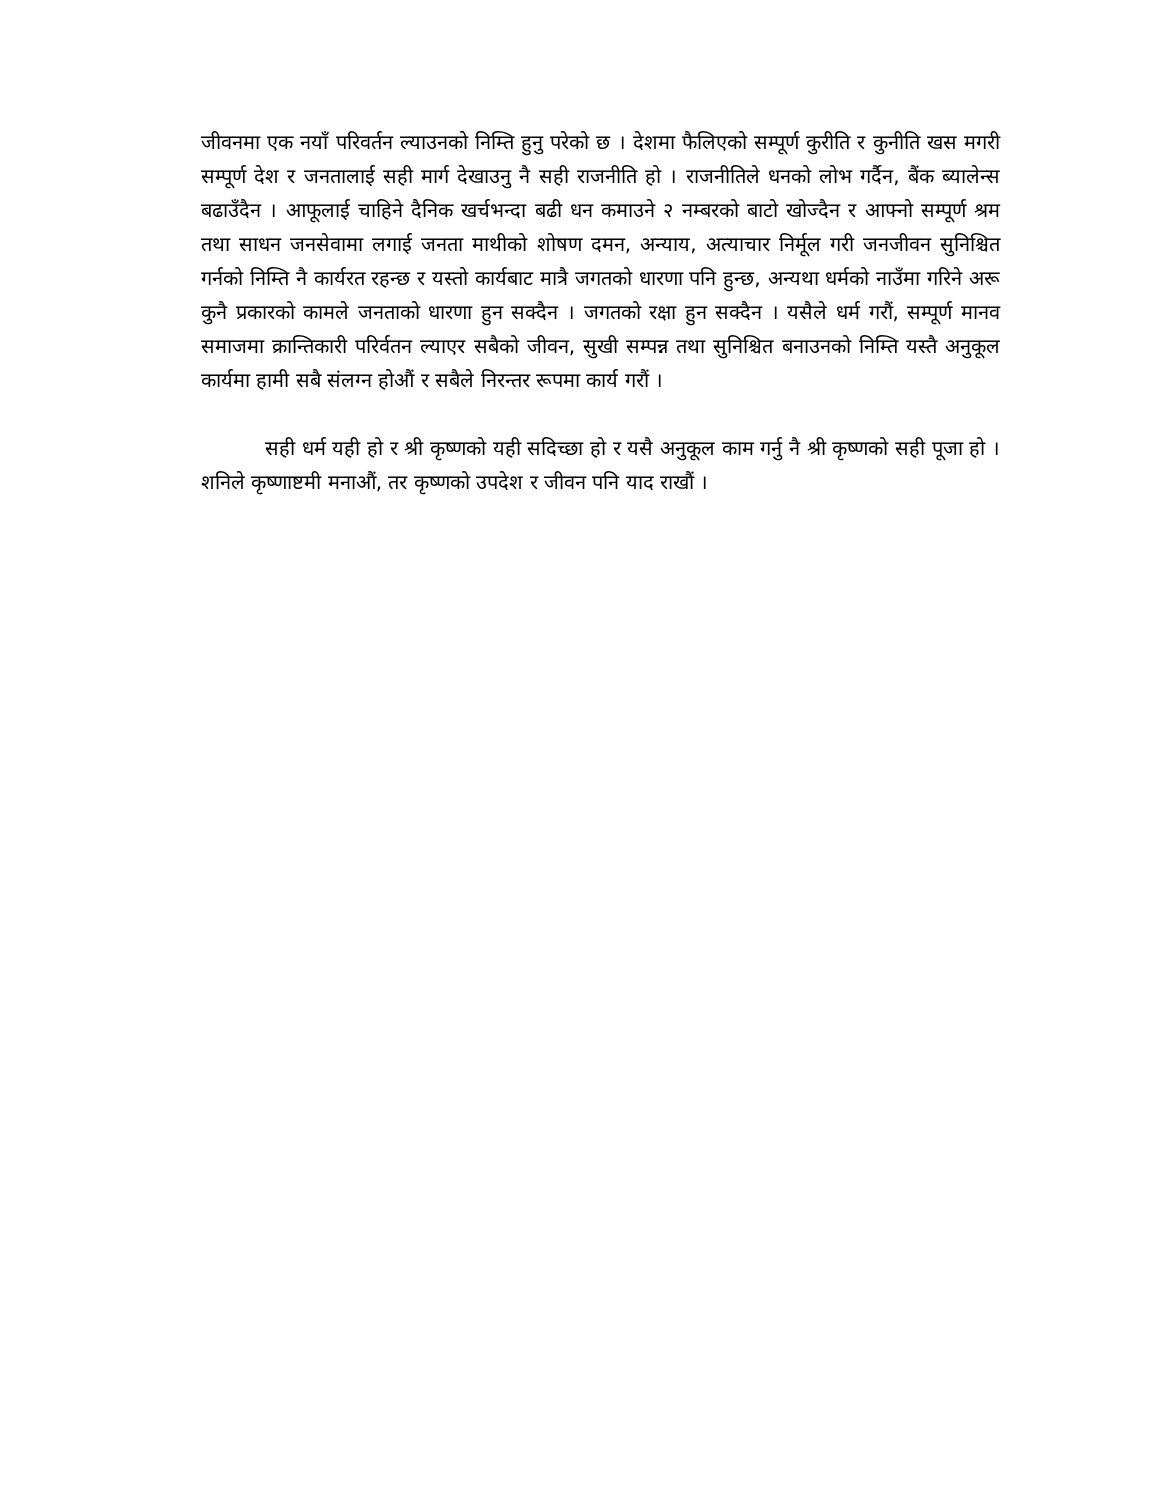जीवनमा एक नयाँ परिवर्तन ल्याउनको निम्ति हुनु परेको छ । देशमा फैलिएको सम्पूर्ण कुरीति र कुनीति खस मगरी सम्पूर्ण देश र जनतालाई सही मार्ग देखाउनु नै सही राजनीति हो । राजनीतिले धनको लोभ गर्दैन, बैंक ब्यालेन्स बढाउँदैन । आफूलाई चाहिने दैनिक खर्चभन्दा बढी धन कमाउने २ नम्बरको बाटो खोज्दैन र आफ्नो सम्पूर्ण श्रम तथा साधन जनसेवामा लगाई जनता माथीको शोषण दमन, अन्याय, अत्याचार निर्मूल गरी जनजीवन सुनिश्चित गर्नको निम्ति नै कार्यरत रहन्छ र यस्तो कार्यबाट मात्रै जगतको धारणा पनि हुन्छ, अन्यथा धर्मको नाउँमा गरिने अरू कुनै प्रकारको कामले जनताको धारणा हुन सक्दैन । जगतको रक्षा हुन सक्दैन । यसैले धर्म गरौं, सम्पूर्ण मानव समाजमा क्रान्तिकारी परिर्वतन ल्याएर सबैको जीवन, सुखी सम्पन्न तथा सुनिश्चित बनाउनको निम्ति यस्तै अनुकूल कार्यमा हामी सबै संलग्न होऔं र सबैले निरन्तर रूपमा कार्य गरौं ।
सही धर्म यही हो र श्री कृष्णको यही सदिच्छा हो र यसै अनुकूल काम गर्नु नै श्री कृष्णको सही पूजा हो । शनिले कृष्णाष्टमी मनाऔं, तर कृष्णको उपदेश र जीवन पनि याद राखौं ।